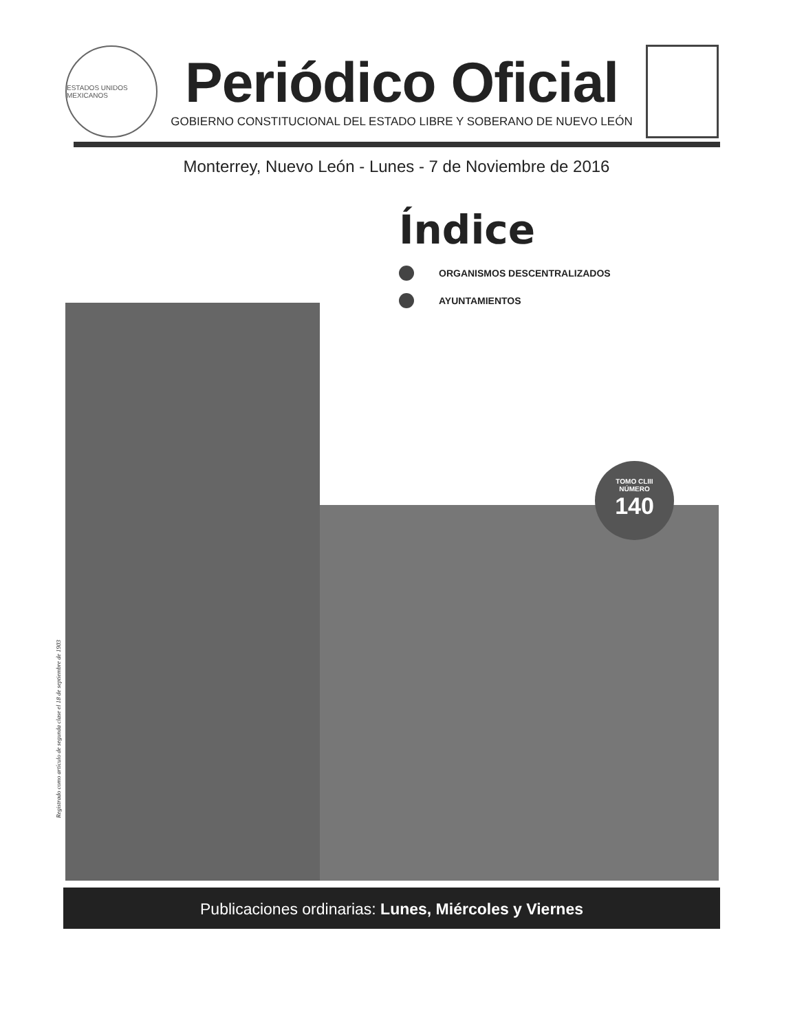ESTADOS UNIDOS MEXICANOS
Periódico Oficial
GOBIERNO CONSTITUCIONAL DEL ESTADO LIBRE Y SOBERANO DE NUEVO LEÓN
Monterrey, Nuevo León - Lunes - 7 de Noviembre de 2016
Índice
ORGANISMOS DESCENTRALIZADOS
AYUNTAMIENTOS
TOMO CLIII
NÚMERO
140
Registrado como artículo de segunda clase el 18 de septiembre de 1903
Publicaciones ordinarias: Lunes, Miércoles y Viernes